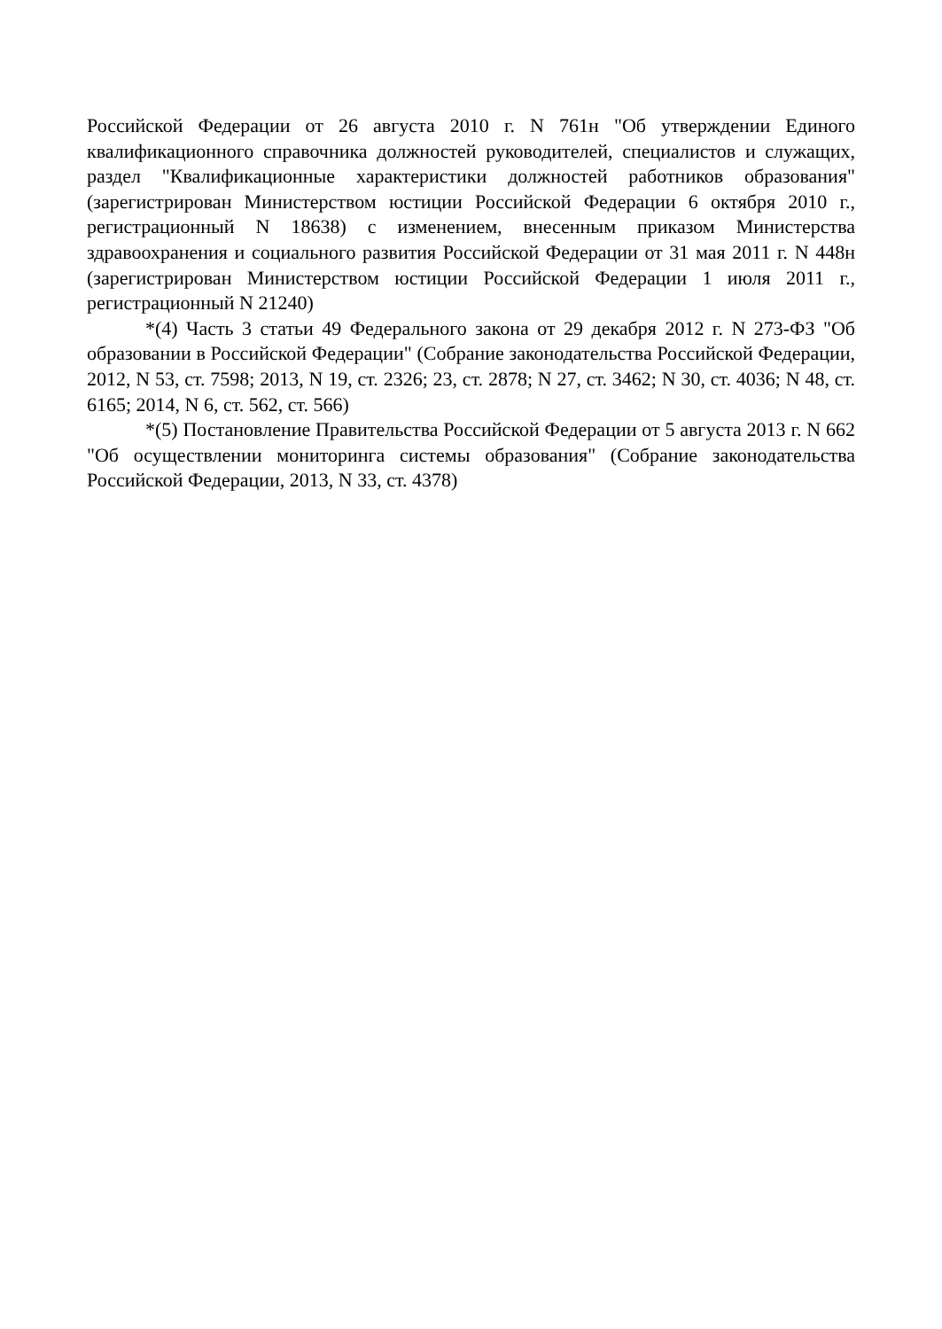Российской Федерации от 26 августа 2010 г. N 761н "Об утверждении Единого квалификационного справочника должностей руководителей, специалистов и служащих, раздел "Квалификационные характеристики должностей работников образования" (зарегистрирован Министерством юстиции Российской Федерации 6 октября 2010 г., регистрационный N 18638) с изменением, внесенным приказом Министерства здравоохранения и социального развития Российской Федерации от 31 мая 2011 г. N 448н (зарегистрирован Министерством юстиции Российской Федерации 1 июля 2011 г., регистрационный N 21240)
*(4) Часть 3 статьи 49 Федерального закона от 29 декабря 2012 г. N 273-ФЗ "Об образовании в Российской Федерации" (Собрание законодательства Российской Федерации, 2012, N 53, ст. 7598; 2013, N 19, ст. 2326; 23, ст. 2878; N 27, ст. 3462; N 30, ст. 4036; N 48, ст. 6165; 2014, N 6, ст. 562, ст. 566)
*(5) Постановление Правительства Российской Федерации от 5 августа 2013 г. N 662 "Об осуществлении мониторинга системы образования" (Собрание законодательства Российской Федерации, 2013, N 33, ст. 4378)